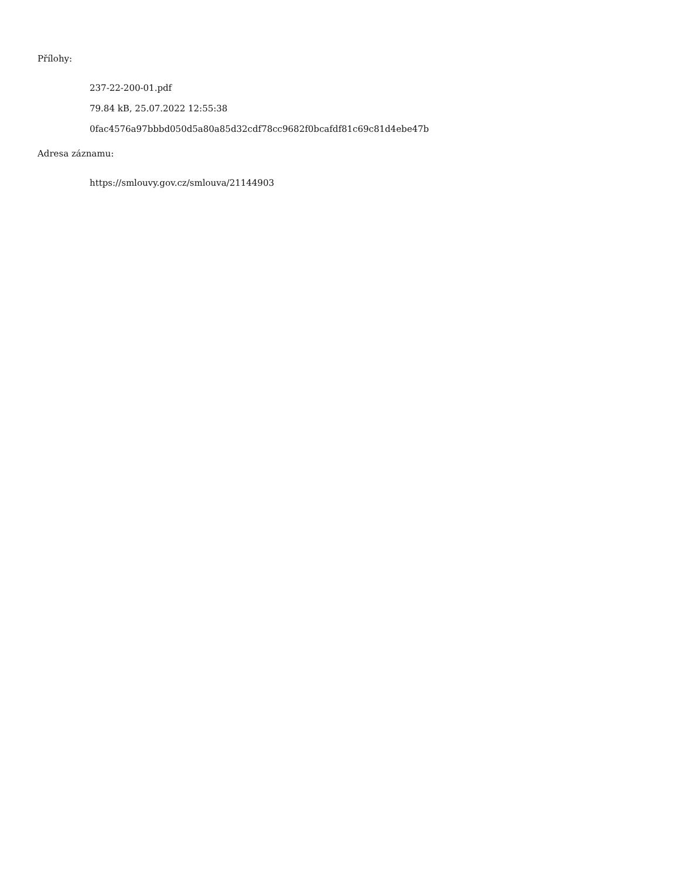Přílohy:
237-22-200-01.pdf
79.84 kB, 25.07.2022 12:55:38
0fac4576a97bbbd050d5a80a85d32cdf78cc9682f0bcafdf81c69c81d4ebe47b
Adresa záznamu:
https://smlouvy.gov.cz/smlouva/21144903